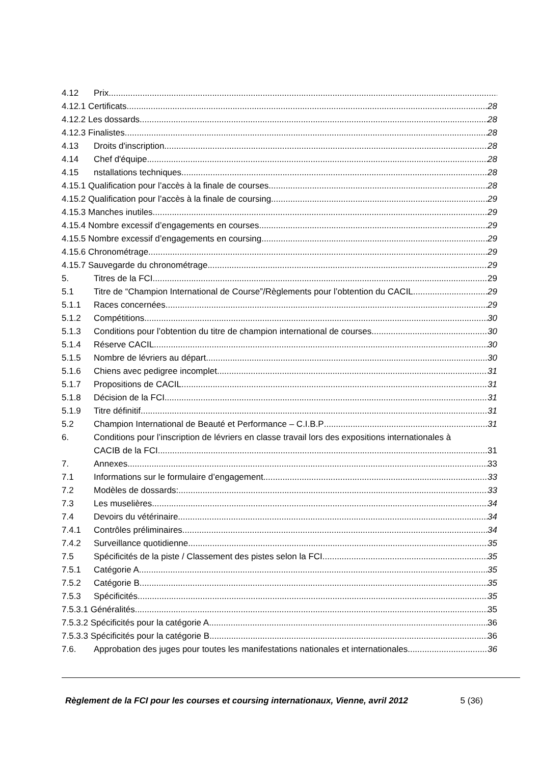4.12 Prix
4.12.1 Certificats 28
4.12.2 Les dossards 28
4.12.3 Finalistes 28
4.13 Droits d'inscription 28
4.14 Chef d'équipe 28
4.15 nstallations techniques 28
4.15.1 Qualification pour l’accès à la finale de courses 28
4.15.2 Qualification pour l’accès à la finale de coursing 29
4.15.3 Manches inutiles 29
4.15.4 Nombre excessif d’engagements en courses 29
4.15.5 Nombre excessif d’engagements en coursing 29
4.15.6 Chronométrage 29
4.15.7 Sauvegarde du chronométrage 29
5. Titres de la FCI 29
5.1 Titre de “Champion International de Course”/Règlements pour l’obtention du CACIL 29
5.1.1 Races concernées 29
5.1.2 Compétitions 30
5.1.3 Conditions pour l’obtention du titre de champion international de courses 30
5.1.4 Réserve CACIL 30
5.1.5 Nombre de lévriers au départ 30
5.1.6 Chiens avec pedigree incomplet 31
5.1.7 Propositions de CACIL 31
5.1.8 Décision de la FCI 31
5.1.9 Titre définitif 31
5.2 Champion International de Beauté et Performance – C.I.B.P 31
6. Conditions pour l’inscription de lévriers en classe travail lors des expositions internationales à
CACIB de la FCI 31
7. Annexes 33
7.1 Informations sur le formulaire d’engagement 33
7.2 Modèles de dossards: 33
7.3 Les muselières 34
7.4 Devoirs du vétérinaire 34
7.4.1 Contrôles préliminaires 34
7.4.2 Surveillance quotidienne 35
7.5 Spécificités de la piste / Classement des pistes selon la FCI 35
7.5.1 Catégorie A 35
7.5.2 Catégorie B 35
7.5.3 Spécificités 35
7.5.3.1 Généralités 35
7.5.3.2 Spécificités pour la catégorie A 36
7.5.3.3 Spécificités pour la catégorie B 36
7.6. Approbation des juges pour toutes les manifestations nationales et internationales 36
Règlement de la FCI pour les courses et coursing internationaux, Vienne, avril 2012 5 (36)